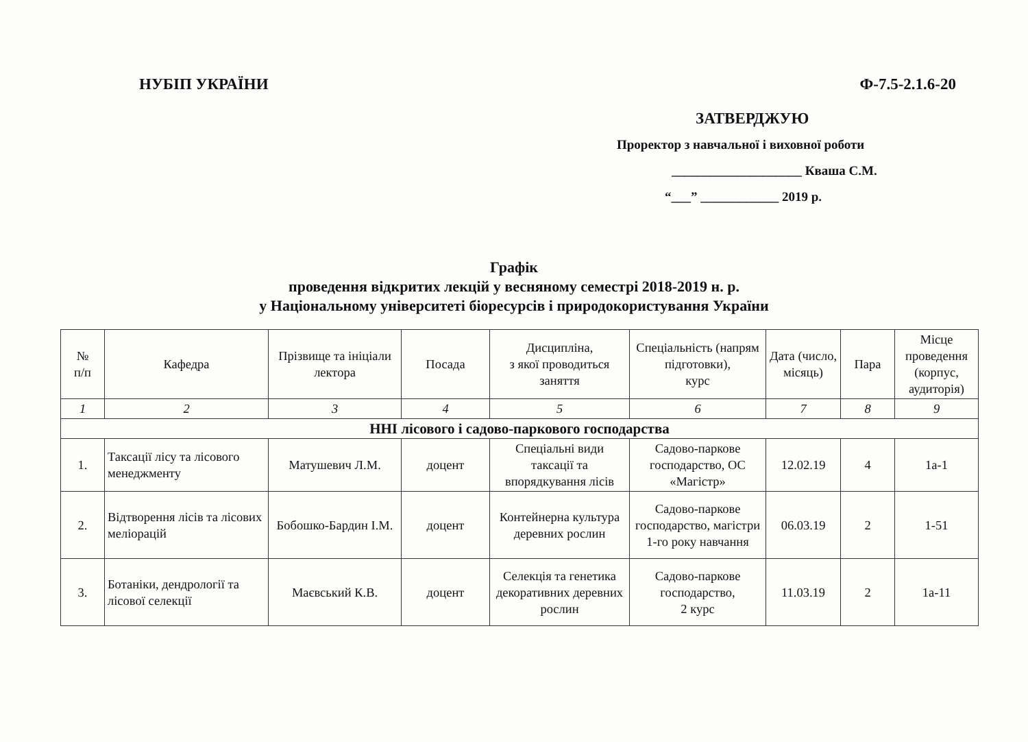НУБІП УКРАЇНИ Ф-7.5-2.1.6-20
ЗАТВЕРДЖУЮ
Проректор з навчальної і виховної роботи
____________________ Кваша С.М.
“___” ____________ 2019 р.
Графік
проведення відкритих лекцій у весняному семестрі 2018-2019 н. р.
у Національному університеті біоресурсів і природокористування України
| № п/п | Кафедра | Прізвище та ініціали лектора | Посада | Дисципліна, з якої проводиться заняття | Спеціальність (напрям підготовки), курс | Дата (число, місяць) | Пара | Місце проведення (корпус, аудиторія) |
| --- | --- | --- | --- | --- | --- | --- | --- | --- |
| 1 | 2 | 3 | 4 | 5 | 6 | 7 | 8 | 9 |
| ННІ лісового і садово-паркового господарства | | | | | | | | |
| 1. | Таксації лісу та лісового менеджменту | Матушевич Л.М. | доцент | Спеціальні види таксації та впорядкування лісів | Садово-паркове господарство, ОС «Магістр» | 12.02.19 | 4 | 1а-1 |
| 2. | Відтворення лісів та лісових меліорацій | Бобошко-Бардин І.М. | доцент | Контейнерна культура деревних рослин | Садово-паркове господарство, магістри 1-го року навчання | 06.03.19 | 2 | 1-51 |
| 3. | Ботаніки, дендрології та лісової селекції | Маєвський К.В. | доцент | Селекція та генетика декоративних деревних рослин | Садово-паркове господарство, 2 курс | 11.03.19 | 2 | 1а-11 |